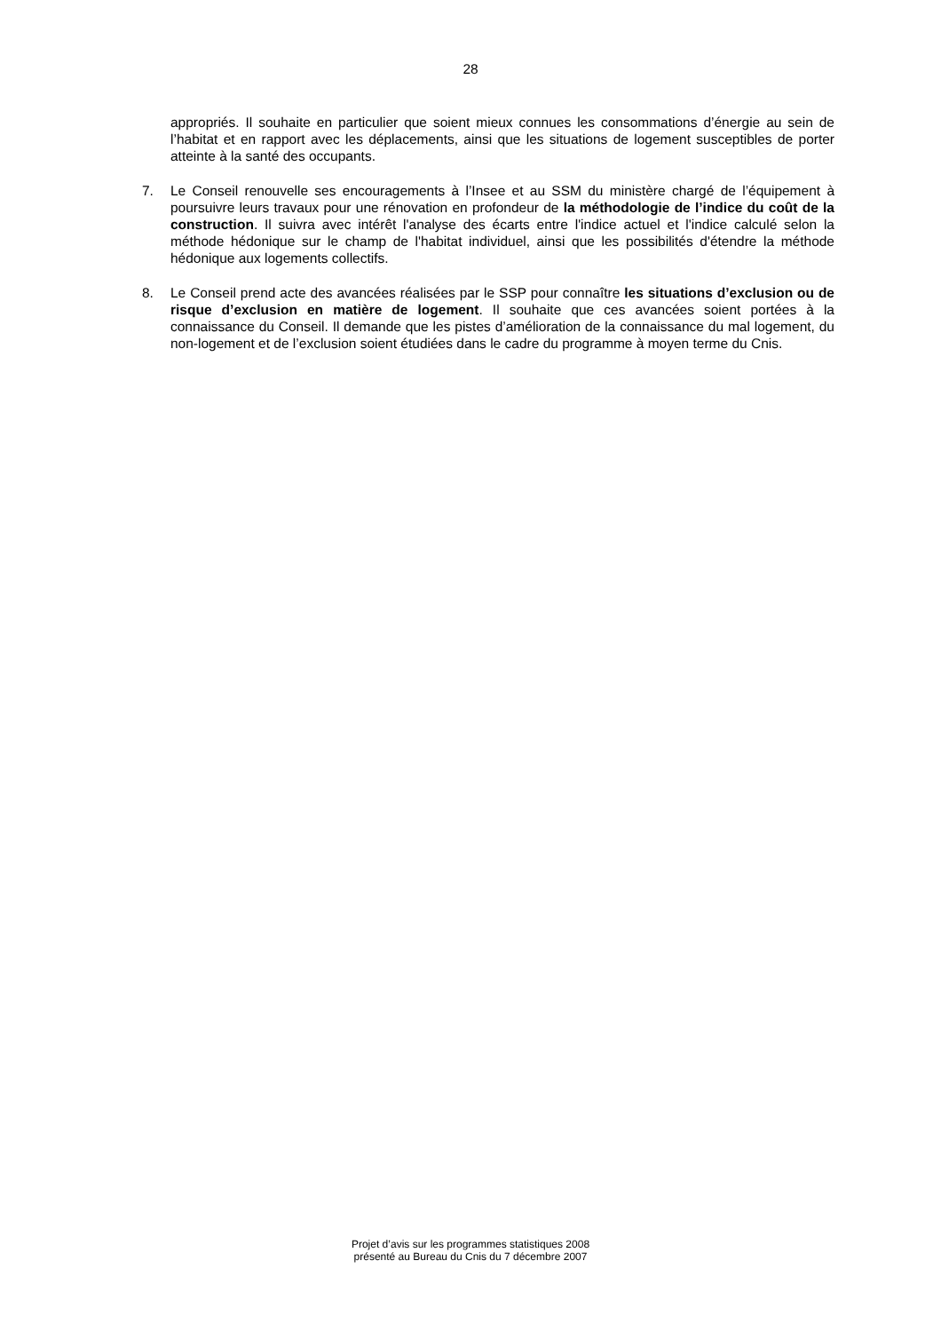28
appropriés. Il souhaite en particulier que soient mieux connues les consommations d’énergie au sein de l’habitat et en rapport avec les déplacements, ainsi que les situations de logement susceptibles de porter atteinte à la santé des occupants.
7. Le Conseil renouvelle ses encouragements à l’Insee et au SSM du ministère chargé de l’équipement à poursuivre leurs travaux pour une rénovation en profondeur de la méthodologie de l’indice du coût de la construction. Il suivra avec intérêt l'analyse des écarts entre l'indice actuel et l'indice calculé selon la méthode hédonique sur le champ de l'habitat individuel, ainsi que les possibilités d'étendre la méthode hédonique aux logements collectifs.
8. Le Conseil prend acte des avancées réalisées par le SSP pour connaître les situations d’exclusion ou de risque d’exclusion en matière de logement. Il souhaite que ces avancées soient portées à la connaissance du Conseil. Il demande que les pistes d’amélioration de la connaissance du mal logement, du non-logement et de l’exclusion soient étudiées dans le cadre du programme à moyen terme du Cnis.
Projet d’avis sur les programmes statistiques 2008
présenté au Bureau du Cnis du 7 décembre 2007